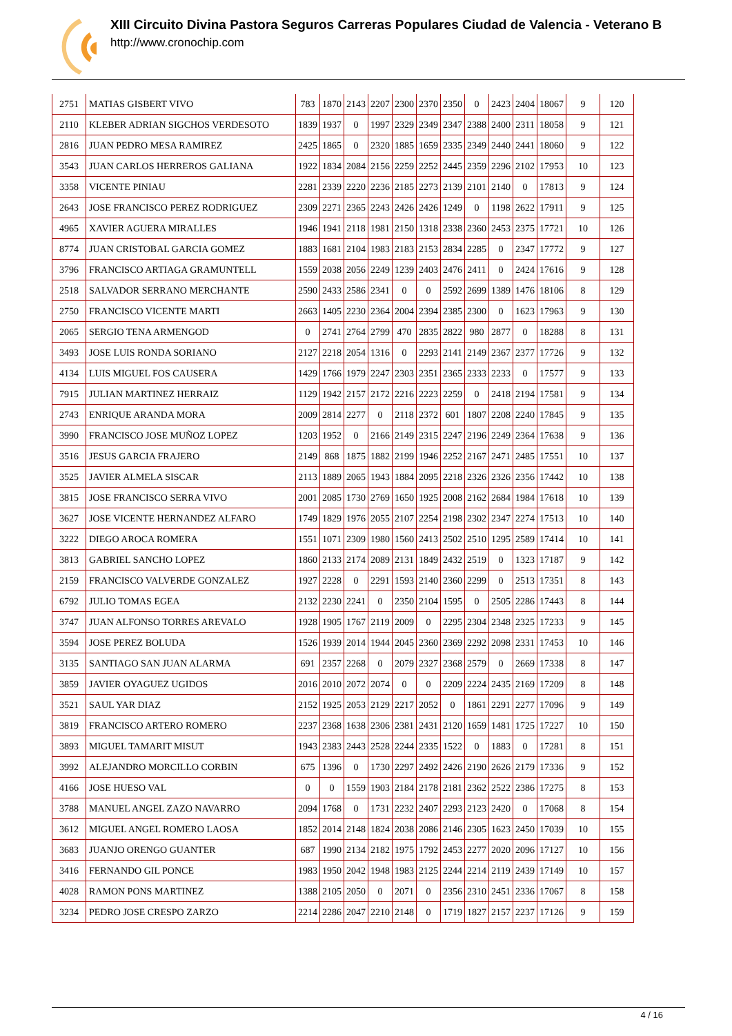XIII Circuito Divina Pastora Seguros Carreras Populares Ciudad de Valencia - Veterano B
http://www.cronochip.com
| 2751 | MATIAS GISBERT VIVO | 783 | 1870 | 2143 | 2207 | 2300 | 2370 | 2350 | 0 | 2423 | 2404 | 18067 | 9 | 120 |
| 2110 | KLEBER ADRIAN SIGCHOS VERDESOTO | 1839 | 1937 | 0 | 1997 | 2329 | 2349 | 2347 | 2388 | 2400 | 2311 | 18058 | 9 | 121 |
| 2816 | JUAN PEDRO MESA RAMIREZ | 2425 | 1865 | 0 | 2320 | 1885 | 1659 | 2335 | 2349 | 2440 | 2441 | 18060 | 9 | 122 |
| 3543 | JUAN CARLOS HERREROS GALIANA | 1922 | 1834 | 2084 | 2156 | 2259 | 2252 | 2445 | 2359 | 2296 | 2102 | 17953 | 10 | 123 |
| 3358 | VICENTE PINIAU | 2281 | 2339 | 2220 | 2236 | 2185 | 2273 | 2139 | 2101 | 2140 | 0 | 17813 | 9 | 124 |
| 2643 | JOSE FRANCISCO PEREZ RODRIGUEZ | 2309 | 2271 | 2365 | 2243 | 2426 | 2426 | 1249 | 0 | 1198 | 2622 | 17911 | 9 | 125 |
| 4965 | XAVIER AGUERA MIRALLES | 1946 | 1941 | 2118 | 1981 | 2150 | 1318 | 2338 | 2360 | 2453 | 2375 | 17721 | 10 | 126 |
| 8774 | JUAN CRISTOBAL GARCIA GOMEZ | 1883 | 1681 | 2104 | 1983 | 2183 | 2153 | 2834 | 2285 | 0 | 2347 | 17772 | 9 | 127 |
| 3796 | FRANCISCO ARTIAGA GRAMUNTELL | 1559 | 2038 | 2056 | 2249 | 1239 | 2403 | 2476 | 2411 | 0 | 2424 | 17616 | 9 | 128 |
| 2518 | SALVADOR SERRANO MERCHANTE | 2590 | 2433 | 2586 | 2341 | 0 | 0 | 2592 | 2699 | 1389 | 1476 | 18106 | 8 | 129 |
| 2750 | FRANCISCO VICENTE MARTI | 2663 | 1405 | 2230 | 2364 | 2004 | 2394 | 2385 | 2300 | 0 | 1623 | 17963 | 9 | 130 |
| 2065 | SERGIO TENA ARMENGOD | 0 | 2741 | 2764 | 2799 | 470 | 2835 | 2822 | 980 | 2877 | 0 | 18288 | 8 | 131 |
| 3493 | JOSE LUIS RONDA SORIANO | 2127 | 2218 | 2054 | 1316 | 0 | 2293 | 2141 | 2149 | 2367 | 2377 | 17726 | 9 | 132 |
| 4134 | LUIS MIGUEL FOS CAUSERA | 1429 | 1766 | 1979 | 2247 | 2303 | 2351 | 2365 | 2333 | 2233 | 0 | 17577 | 9 | 133 |
| 7915 | JULIAN MARTINEZ HERRAIZ | 1129 | 1942 | 2157 | 2172 | 2216 | 2223 | 2259 | 0 | 2418 | 2194 | 17581 | 9 | 134 |
| 2743 | ENRIQUE ARANDA MORA | 2009 | 2814 | 2277 | 0 | 2118 | 2372 | 601 | 1807 | 2208 | 2240 | 17845 | 9 | 135 |
| 3990 | FRANCISCO JOSE MUÑOZ LOPEZ | 1203 | 1952 | 0 | 2166 | 2149 | 2315 | 2247 | 2196 | 2249 | 2364 | 17638 | 9 | 136 |
| 3516 | JESUS GARCIA FRAJERO | 2149 | 868 | 1875 | 1882 | 2199 | 1946 | 2252 | 2167 | 2471 | 2485 | 17551 | 10 | 137 |
| 3525 | JAVIER ALMELA SISCAR | 2113 | 1889 | 2065 | 1943 | 1884 | 2095 | 2218 | 2326 | 2326 | 2356 | 17442 | 10 | 138 |
| 3815 | JOSE FRANCISCO SERRA VIVO | 2001 | 2085 | 1730 | 2769 | 1650 | 1925 | 2008 | 2162 | 2684 | 1984 | 17618 | 10 | 139 |
| 3627 | JOSE VICENTE HERNANDEZ ALFARO | 1749 | 1829 | 1976 | 2055 | 2107 | 2254 | 2198 | 2302 | 2347 | 2274 | 17513 | 10 | 140 |
| 3222 | DIEGO AROCA ROMERA | 1551 | 1071 | 2309 | 1980 | 1560 | 2413 | 2502 | 2510 | 1295 | 2589 | 17414 | 10 | 141 |
| 3813 | GABRIEL SANCHO LOPEZ | 1860 | 2133 | 2174 | 2089 | 2131 | 1849 | 2432 | 2519 | 0 | 1323 | 17187 | 9 | 142 |
| 2159 | FRANCISCO VALVERDE GONZALEZ | 1927 | 2228 | 0 | 2291 | 1593 | 2140 | 2360 | 2299 | 0 | 2513 | 17351 | 8 | 143 |
| 6792 | JULIO TOMAS EGEA | 2132 | 2230 | 2241 | 0 | 2350 | 2104 | 1595 | 0 | 2505 | 2286 | 17443 | 8 | 144 |
| 3747 | JUAN ALFONSO TORRES AREVALO | 1928 | 1905 | 1767 | 2119 | 2009 | 0 | 2295 | 2304 | 2348 | 2325 | 17233 | 9 | 145 |
| 3594 | JOSE PEREZ BOLUDA | 1526 | 1939 | 2014 | 1944 | 2045 | 2360 | 2369 | 2292 | 2098 | 2331 | 17453 | 10 | 146 |
| 3135 | SANTIAGO SAN JUAN ALARMA | 691 | 2357 | 2268 | 0 | 2079 | 2327 | 2368 | 2579 | 0 | 2669 | 17338 | 8 | 147 |
| 3859 | JAVIER OYAGUEZ UGIDOS | 2016 | 2010 | 2072 | 2074 | 0 | 0 | 2209 | 2224 | 2435 | 2169 | 17209 | 8 | 148 |
| 3521 | SAUL YAR DIAZ | 2152 | 1925 | 2053 | 2129 | 2217 | 2052 | 0 | 1861 | 2291 | 2277 | 17096 | 9 | 149 |
| 3819 | FRANCISCO ARTERO ROMERO | 2237 | 2368 | 1638 | 2306 | 2381 | 2431 | 2120 | 1659 | 1481 | 1725 | 17227 | 10 | 150 |
| 3893 | MIGUEL TAMARIT MISUT | 1943 | 2383 | 2443 | 2528 | 2244 | 2335 | 1522 | 0 | 1883 | 0 | 17281 | 8 | 151 |
| 3992 | ALEJANDRO MORCILLO CORBIN | 675 | 1396 | 0 | 1730 | 2297 | 2492 | 2426 | 2190 | 2626 | 2179 | 17336 | 9 | 152 |
| 4166 | JOSE HUESO VAL | 0 | 0 | 1559 | 1903 | 2184 | 2178 | 2181 | 2362 | 2522 | 2386 | 17275 | 8 | 153 |
| 3788 | MANUEL ANGEL ZAZO NAVARRO | 2094 | 1768 | 0 | 1731 | 2232 | 2407 | 2293 | 2123 | 2420 | 0 | 17068 | 8 | 154 |
| 3612 | MIGUEL ANGEL ROMERO LAOSA | 1852 | 2014 | 2148 | 1824 | 2038 | 2086 | 2146 | 2305 | 1623 | 2450 | 17039 | 10 | 155 |
| 3683 | JUANJO ORENGO GUANTER | 687 | 1990 | 2134 | 2182 | 1975 | 1792 | 2453 | 2277 | 2020 | 2096 | 17127 | 10 | 156 |
| 3416 | FERNANDO GIL PONCE | 1983 | 1950 | 2042 | 1948 | 1983 | 2125 | 2244 | 2214 | 2119 | 2439 | 17149 | 10 | 157 |
| 4028 | RAMON PONS MARTINEZ | 1388 | 2105 | 2050 | 0 | 2071 | 0 | 2356 | 2310 | 2451 | 2336 | 17067 | 8 | 158 |
| 3234 | PEDRO JOSE CRESPO ZARZO | 2214 | 2286 | 2047 | 2210 | 2148 | 0 | 1719 | 1827 | 2157 | 2237 | 17126 | 9 | 159 |
4 / 16